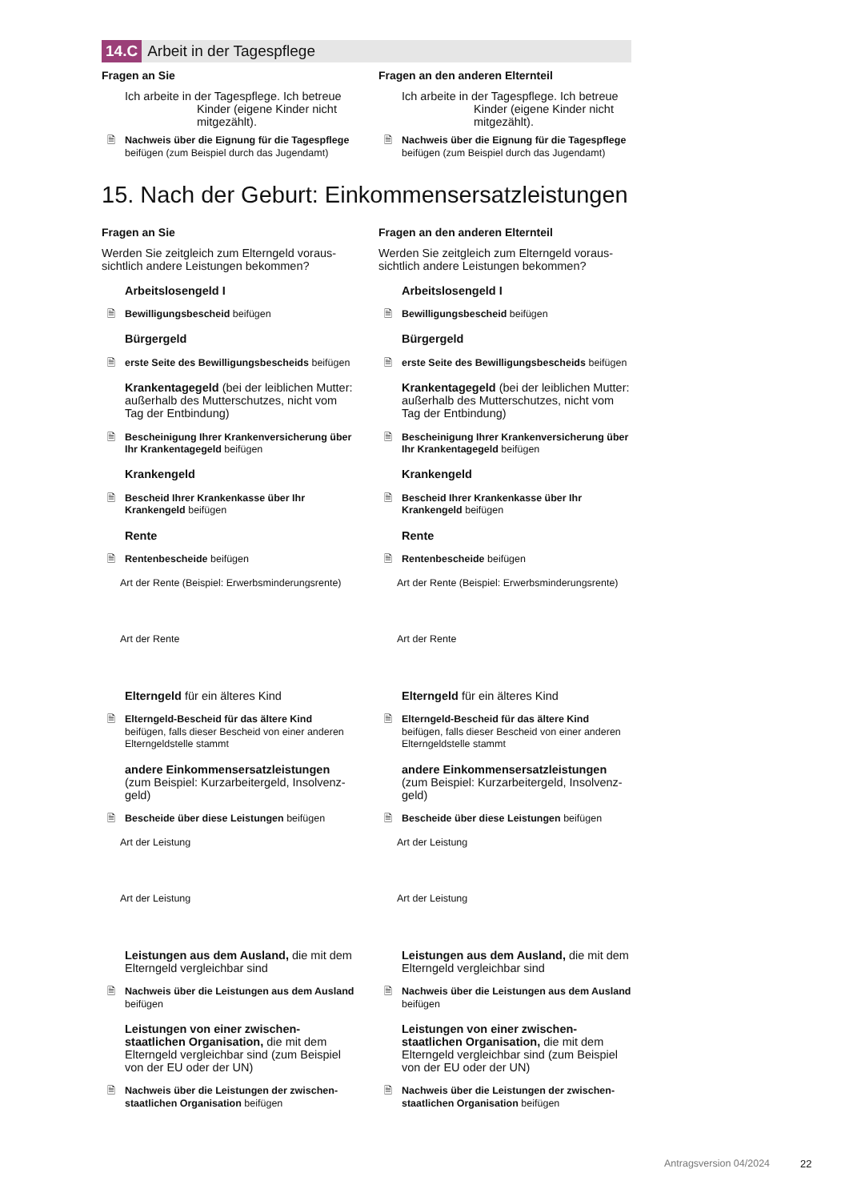14.C Arbeit in der Tagespflege
Fragen an Sie
Ich arbeite in der Tagespflege. Ich betreue
Kinder (eigene Kinder nicht
mitgezählt).
🗎 Nachweis über die Eignung für die Tages­pflege beifügen (zum Beispiel durch das Jugendamt)
Fragen an den anderen Elternteil
Ich arbeite in der Tagespflege. Ich betreue
Kinder (eigene Kinder nicht
mitgezählt).
🗎 Nachweis über die Eignung für die Tages­pflege beifügen (zum Beispiel durch das Jugendamt)
15. Nach der Geburt: Einkommensersatzleistungen
Fragen an Sie
Werden Sie zeitgleich zum Elterngeld voraus­sichtlich andere Leistungen bekommen?
Arbeitslosengeld I
🗎 Bewilligungsbescheid beifügen
Bürgergeld
🗎 erste Seite des Bewilligungsbescheids bei­fügen
Krankentagegeld (bei der leiblichen Mutter: außerhalb des Mutterschutzes, nicht vom Tag der Entbindung)
🗎 Bescheinigung Ihrer Krankenversicherung über Ihr Krankentagegeld beifügen
Krankengeld
🗎 Bescheid Ihrer Krankenkasse über Ihr Krankengeld beifügen
Rente
🗎 Rentenbescheide beifügen
Art der Rente (Beispiel: Erwerbsminderungsrente)
Art der Rente
Elterngeld für ein älteres Kind
🗎 Elterngeld-Bescheid für das ältere Kind beifügen, falls dieser Bescheid von einer anderen Elterngeldstelle stammt
andere Einkommensersatzleistungen (zum Beispiel: Kurzarbeitergeld, Insolvenz­geld)
🗎 Bescheide über diese Leistungen beifügen
Art der Leistung
Art der Leistung
Leistungen aus dem Ausland, die mit dem Elterngeld vergleichbar sind
🗎 Nachweis über die Leistungen aus dem Ausland beifügen
Leistungen von einer zwischen­staatlichen Organisation, die mit dem Elterngeld vergleichbar sind (zum Beispiel von der EU oder der UN)
🗎 Nachweis über die Leistungen der zwischen­staatlichen Organisation beifügen
Fragen an den anderen Elternteil
Werden Sie zeitgleich zum Elterngeld voraus­sichtlich andere Leistungen bekommen?
Arbeitslosengeld I
🗎 Bewilligungsbescheid beifügen
Bürgergeld
🗎 erste Seite des Bewilligungsbescheids bei­fügen
Krankentagegeld (bei der leiblichen Mutter: außerhalb des Mutterschutzes, nicht vom Tag der Entbindung)
🗎 Bescheinigung Ihrer Krankenversicherung über Ihr Krankentagegeld beifügen
Krankengeld
🗎 Bescheid Ihrer Krankenkasse über Ihr Krankengeld beifügen
Rente
🗎 Rentenbescheide beifügen
Art der Rente (Beispiel: Erwerbsminderungsrente)
Art der Rente
Elterngeld für ein älteres Kind
🗎 Elterngeld-Bescheid für das ältere Kind beifügen, falls dieser Bescheid von einer anderen Elterngeldstelle stammt
andere Einkommensersatzleistungen (zum Beispiel: Kurzarbeitergeld, Insolvenz­geld)
🗎 Bescheide über diese Leistungen beifügen
Art der Leistung
Art der Leistung
Leistungen aus dem Ausland, die mit dem Elterngeld vergleichbar sind
🗎 Nachweis über die Leistungen aus dem Ausland beifügen
Leistungen von einer zwischen­staatlichen Organisation, die mit dem Elterngeld vergleichbar sind (zum Beispiel von der EU oder der UN)
🗎 Nachweis über die Leistungen der zwischen­staatlichen Organisation beifügen
Antragsversion 04/2024 22